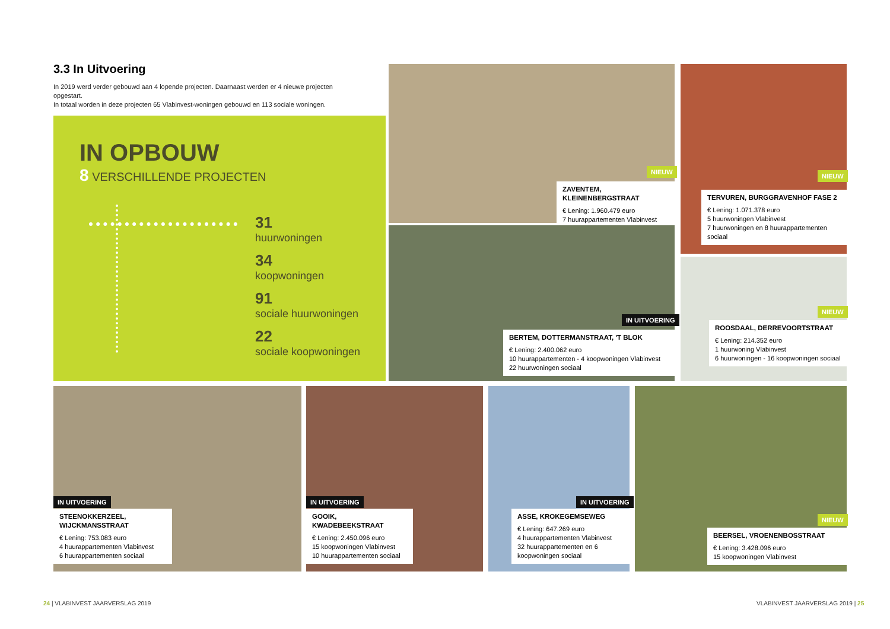3.3 In Uitvoering
In 2019 werd verder gebouwd aan 4 lopende projecten. Daarnaast werden er 4 nieuwe projecten opgestart.
In totaal worden in deze projecten 65 Vlabinvest-woningen gebouwd en 113 sociale woningen.
IN OPBOUW
8 VERSCHILLENDE PROJECTEN
31
huurwoningen
34
koopwoningen
91
sociale huurwoningen
22
sociale koopwoningen
NIEUW
ZAVENTEM, KLEINENBERGSTRAAT
€ Lening: 1.960.479 euro
7 huurappartementen Vlabinvest
NIEUW
TERVUREN, BURGGRAVENHOF FASE 2
€ Lening: 1.071.378 euro
5 huurwoningen Vlabinvest
7 huurwoningen en 8 huurappartementen sociaal
IN UITVOERING
BERTEM, DOTTERMANSTRAAT, 'T BLOK
€ Lening: 2.400.062 euro
10 huurappartementen - 4 koopwoningen Vlabinvest
22 huurwoningen sociaal
NIEUW
ROOSDAAL, DERREVOORTSTRAAT
€ Lening: 214.352 euro
1 huurwoning Vlabinvest
6 huurwoningen - 16 koopwoningen sociaal
IN UITVOERING
STEENOKKERZEEL, WIJCKMANSSTRAAT
€ Lening: 753.083 euro
4 huurappartementen Vlabinvest
6 huurappartementen sociaal
IN UITVOERING
GOOIK, KWADEBEEKSTRAAT
€ Lening: 2.450.096 euro
15 koopwoningen Vlabinvest
10 huurappartementen sociaal
IN UITVOERING
ASSE, KROKEGEMSEWEG
€ Lening: 647.269 euro
4 huurappartementen Vlabinvest
32 huurappartementen en 6 koopwoningen sociaal
NIEUW
BEERSEL, VROENENBOSSTRAAT
€ Lening: 3.428.096 euro
15 koopwoningen Vlabinvest
24 | VLABINVEST JAARVERSLAG 2019
VLABINVEST JAARVERSLAG 2019 | 25